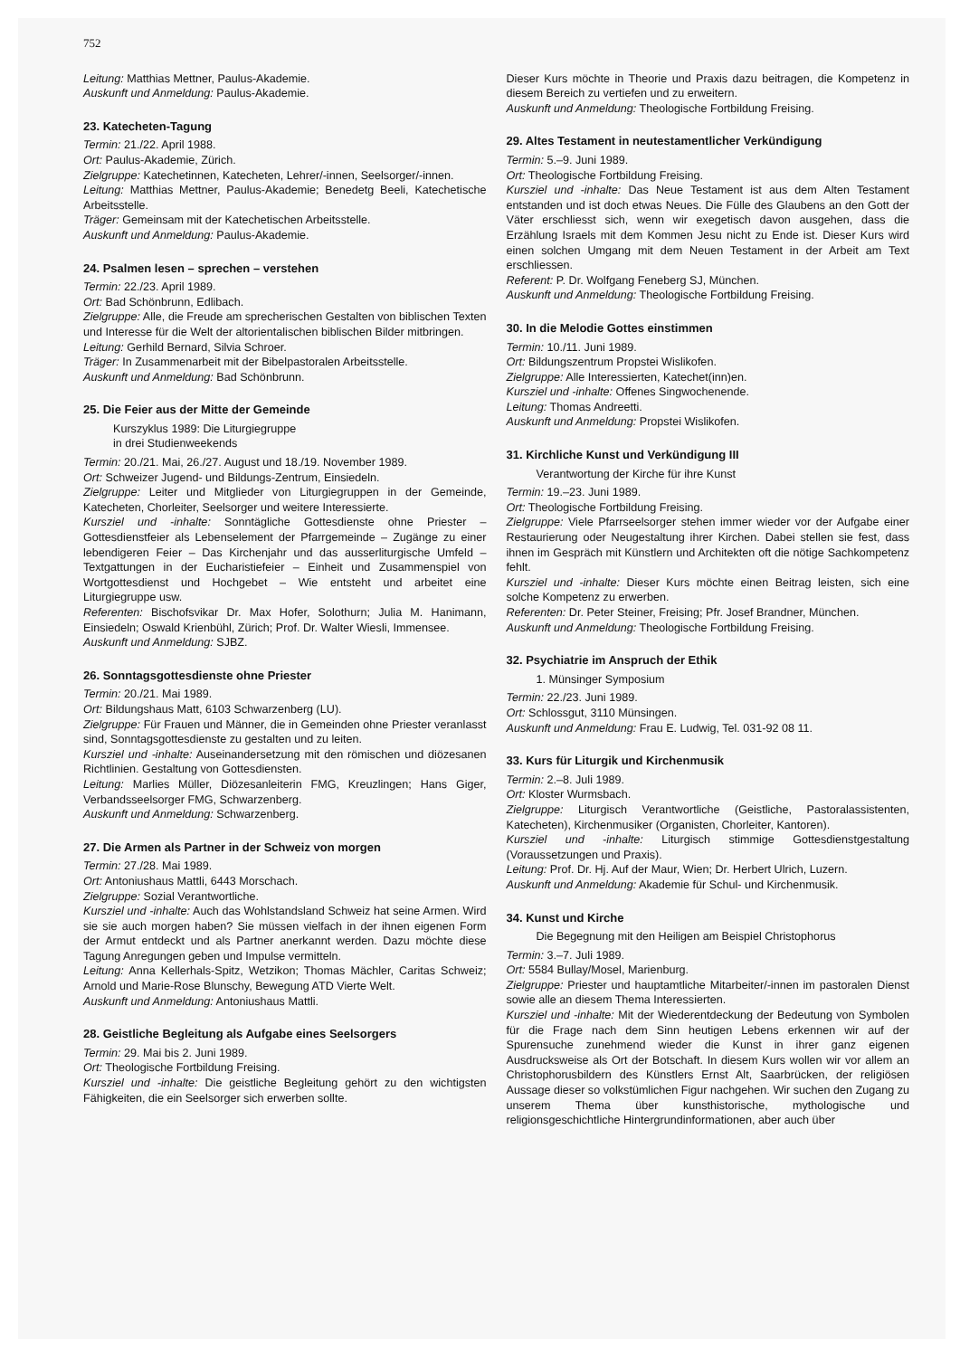752
Leitung: Matthias Mettner, Paulus-Akademie.
Auskunft und Anmeldung: Paulus-Akademie.
23. Katecheten-Tagung
Termin: 21./22. April 1988.
Ort: Paulus-Akademie, Zürich.
Zielgruppe: Katechetinnen, Katecheten, Lehrer/-innen, Seelsorger/-innen.
Leitung: Matthias Mettner, Paulus-Akademie; Benedetg Beeli, Katechetische Arbeitsstelle.
Träger: Gemeinsam mit der Katechetischen Arbeitsstelle.
Auskunft und Anmeldung: Paulus-Akademie.
24. Psalmen lesen – sprechen – verstehen
Termin: 22./23. April 1989.
Ort: Bad Schönbrunn, Edlibach.
Zielgruppe: Alle, die Freude am sprecherischen Gestalten von biblischen Texten und Interesse für die Welt der altorientalischen biblischen Bilder mitbringen.
Leitung: Gerhild Bernard, Silvia Schroer.
Träger: In Zusammenarbeit mit der Bibelpastoralen Arbeitsstelle.
Auskunft und Anmeldung: Bad Schönbrunn.
25. Die Feier aus der Mitte der Gemeinde
Kurszyklus 1989: Die Liturgiegruppe
in drei Studienweekends
Termin: 20./21. Mai, 26./27. August und 18./19. November 1989.
Ort: Schweizer Jugend- und Bildungs-Zentrum, Einsiedeln.
Zielgruppe: Leiter und Mitglieder von Liturgiegruppen in der Gemeinde, Katecheten, Chorleiter, Seelsorger und weitere Interessierte.
Kursziel und -inhalte: Sonntägliche Gottesdienste ohne Priester – Gottesdienstfeier als Lebenselement der Pfarrgemeinde – Zugänge zu einer lebendigeren Feier – Das Kirchenjahr und das ausserliturgische Umfeld – Textgattungen in der Eucharistiefeier – Einheit und Zusammenspiel von Wortgottesdienst und Hochgebet – Wie entsteht und arbeitet eine Liturgiegruppe usw.
Referenten: Bischofsvikar Dr. Max Hofer, Solothurn; Julia M. Hanimann, Einsiedeln; Oswald Krienbühl, Zürich; Prof. Dr. Walter Wiesli, Immensee.
Auskunft und Anmeldung: SJBZ.
26. Sonntagsgottesdienste ohne Priester
Termin: 20./21. Mai 1989.
Ort: Bildungshaus Matt, 6103 Schwarzenberg (LU).
Zielgruppe: Für Frauen und Männer, die in Gemeinden ohne Priester veranlasst sind, Sonntagsgottesdienste zu gestalten und zu leiten.
Kursziel und -inhalte: Auseinandersetzung mit den römischen und diözesanen Richtlinien. Gestaltung von Gottesdiensten.
Leitung: Marlies Müller, Diözesanleiterin FMG, Kreuzlingen; Hans Giger, Verbandsseelsorger FMG, Schwarzenberg.
Auskunft und Anmeldung: Schwarzenberg.
27. Die Armen als Partner in der Schweiz von morgen
Termin: 27./28. Mai 1989.
Ort: Antoniushaus Mattli, 6443 Morschach.
Zielgruppe: Sozial Verantwortliche.
Kursziel und -inhalte: Auch das Wohlstandsland Schweiz hat seine Armen. Wird sie sie auch morgen haben? Sie müssen vielfach in der ihnen eigenen Form der Armut entdeckt und als Partner anerkannt werden. Dazu möchte diese Tagung Anregungen geben und Impulse vermitteln.
Leitung: Anna Kellerhals-Spitz, Wetzikon; Thomas Mächler, Caritas Schweiz; Arnold und Marie-Rose Blunschy, Bewegung ATD Vierte Welt.
Auskunft und Anmeldung: Antoniushaus Mattli.
28. Geistliche Begleitung als Aufgabe eines Seelsorgers
Termin: 29. Mai bis 2. Juni 1989.
Ort: Theologische Fortbildung Freising.
Kursziel und -inhalte: Die geistliche Begleitung gehört zu den wichtigsten Fähigkeiten, die ein Seelsorger sich erwerben sollte.
Dieser Kurs möchte in Theorie und Praxis dazu beitragen, die Kompetenz in diesem Bereich zu vertiefen und zu erweitern.
Auskunft und Anmeldung: Theologische Fortbildung Freising.
29. Altes Testament in neutestamentlicher Verkündigung
Termin: 5.–9. Juni 1989.
Ort: Theologische Fortbildung Freising.
Kursziel und -inhalte: Das Neue Testament ist aus dem Alten Testament entstanden und ist doch etwas Neues. Die Fülle des Glaubens an den Gott der Väter erschliesst sich, wenn wir exegetisch davon ausgehen, dass die Erzählung Israels mit dem Kommen Jesu nicht zu Ende ist. Dieser Kurs wird einen solchen Umgang mit dem Neuen Testament in der Arbeit am Text erschliessen.
Referent: P. Dr. Wolfgang Feneberg SJ, München.
Auskunft und Anmeldung: Theologische Fortbildung Freising.
30. In die Melodie Gottes einstimmen
Termin: 10./11. Juni 1989.
Ort: Bildungszentrum Propstei Wislikofen.
Zielgruppe: Alle Interessierten, Katechet(inn)en.
Kursziel und -inhalte: Offenes Singwochenende.
Leitung: Thomas Andreetti.
Auskunft und Anmeldung: Propstei Wislikofen.
31. Kirchliche Kunst und Verkündigung III
Verantwortung der Kirche für ihre Kunst
Termin: 19.–23. Juni 1989.
Ort: Theologische Fortbildung Freising.
Zielgruppe: Viele Pfarrseelsorger stehen immer wieder vor der Aufgabe einer Restaurierung oder Neugestaltung ihrer Kirchen. Dabei stellen sie fest, dass ihnen im Gespräch mit Künstlern und Architekten oft die nötige Sachkompetenz fehlt.
Kursziel und -inhalte: Dieser Kurs möchte einen Beitrag leisten, sich eine solche Kompetenz zu erwerben.
Referenten: Dr. Peter Steiner, Freising; Pfr. Josef Brandner, München.
Auskunft und Anmeldung: Theologische Fortbildung Freising.
32. Psychiatrie im Anspruch der Ethik
1. Münsinger Symposium
Termin: 22./23. Juni 1989.
Ort: Schlossgut, 3110 Münsingen.
Auskunft und Anmeldung: Frau E. Ludwig, Tel. 031-92 08 11.
33. Kurs für Liturgik und Kirchenmusik
Termin: 2.–8. Juli 1989.
Ort: Kloster Wurmsbach.
Zielgruppe: Liturgisch Verantwortliche (Geistliche, Pastoralassistenten, Katecheten), Kirchenmusiker (Organisten, Chorleiter, Kantoren).
Kursziel und -inhalte: Liturgisch stimmige Gottesdienstgestaltung (Voraussetzungen und Praxis).
Leitung: Prof. Dr. Hj. Auf der Maur, Wien; Dr. Herbert Ulrich, Luzern.
Auskunft und Anmeldung: Akademie für Schul- und Kirchenmusik.
34. Kunst und Kirche
Die Begegnung mit den Heiligen am Beispiel Christophorus
Termin: 3.–7. Juli 1989.
Ort: 5584 Bullay/Mosel, Marienburg.
Zielgruppe: Priester und hauptamtliche Mitarbeiter/-innen im pastoralen Dienst sowie alle an diesem Thema Interessierten.
Kursziel und -inhalte: Mit der Wiederentdeckung der Bedeutung von Symbolen für die Frage nach dem Sinn heutigen Lebens erkennen wir auf der Spurensuche zunehmend wieder die Kunst in ihrer ganz eigenen Ausdrucksweise als Ort der Botschaft. In diesem Kurs wollen wir vor allem an Christophorusbildern des Künstlers Ernst Alt, Saarbrücken, der religiösen Aussage dieser so volkstümlichen Figur nachgehen. Wir suchen den Zugang zu unserem Thema über kunsthistorische, mythologische und religionsgeschichtliche Hintergrundinformationen, aber auch über